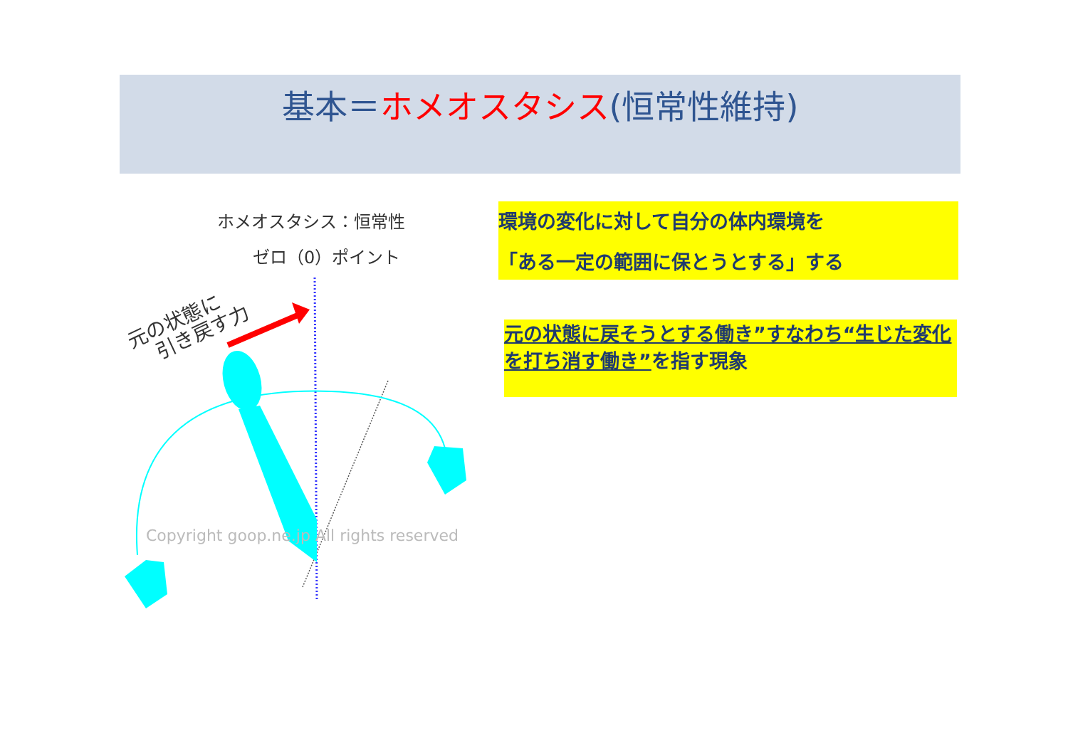基本＝ホメオスタシス(恒常性維持)
ホメオスタシス：恒常性
ゼロ（0）ポイント
元の状態に
引き戻す力
Copyright goop.ne.jp All rights reserved
環境の変化に対して自分の体内環境を
「ある一定の範囲に保とうとする」する
元の状態に戻そうとする働き”すなわち“生じた変化を打ち消す働き”を指す現象